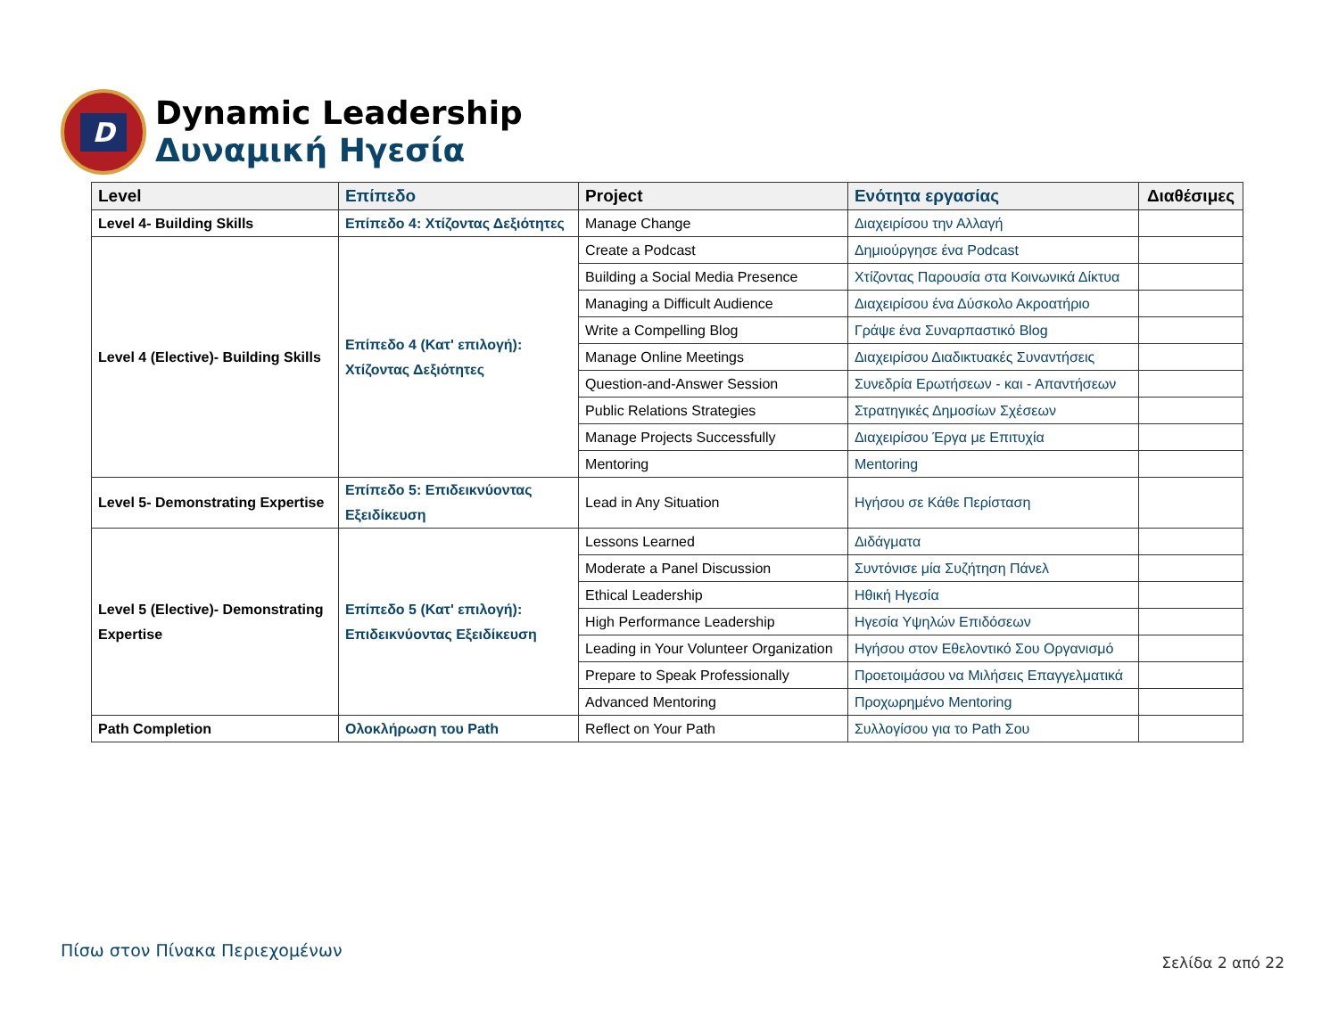D
Dynamic Leadership
Δυναμική Ηγεσία
| Level | Επίπεδο | Project | Ενότητα εργασίας | Διαθέσιμες |
| --- | --- | --- | --- | --- |
| Level 4- Building Skills | Επίπεδο 4: Χτίζοντας Δεξιότητες | Manage Change | Διαχειρίσου την Αλλαγή | |
| Level 4 (Elective)- Building Skills | Επίπεδο 4 (Κατ' επιλογή): Χτίζοντας Δεξιότητες | Create a Podcast | Δημιούργησε ένα Podcast | |
| | | Building a Social Media Presence | Χτίζοντας Παρουσία στα Κοινωνικά Δίκτυα | |
| | | Managing a Difficult Audience | Διαχειρίσου ένα Δύσκολο Ακροατήριο | |
| | | Write a Compelling Blog | Γράψε ένα Συναρπαστικό Blog | |
| | | Manage Online Meetings | Διαχειρίσου Διαδικτυακές Συναντήσεις | |
| | | Question-and-Answer Session | Συνεδρία Ερωτήσεων - και - Απαντήσεων | |
| | | Public Relations Strategies | Στρατηγικές Δημοσίων Σχέσεων | |
| | | Manage Projects Successfully | Διαχειρίσου Έργα με Επιτυχία | |
| | | Mentoring | Mentoring | |
| Level 5- Demonstrating Expertise | Επίπεδο 5: Επιδεικνύοντας Εξειδίκευση | Lead in Any Situation | Ηγήσου σε Κάθε Περίσταση | |
| Level 5 (Elective)- Demonstrating Expertise | Επίπεδο 5 (Κατ' επιλογή): Επιδεικνύοντας Εξειδίκευση | Lessons Learned | Διδάγματα | |
| | | Moderate a Panel Discussion | Συντόνισε μία Συζήτηση Πάνελ | |
| | | Ethical Leadership | Ηθική Ηγεσία | |
| | | High Performance Leadership | Ηγεσία Υψηλών Επιδόσεων | |
| | | Leading in Your Volunteer Organization | Ηγήσου στον Εθελοντικό Σου Οργανισμό | |
| | | Prepare to Speak Professionally | Προετοιμάσου να Μιλήσεις Επαγγελματικά | |
| | | Advanced Mentoring | Προχωρημένο Mentoring | |
| Path Completion | Ολοκλήρωση του Path | Reflect on Your Path | Συλλογίσου για το Path Σου | |
Πίσω στον Πίνακα Περιεχομένων
Σελίδα 2 από 22